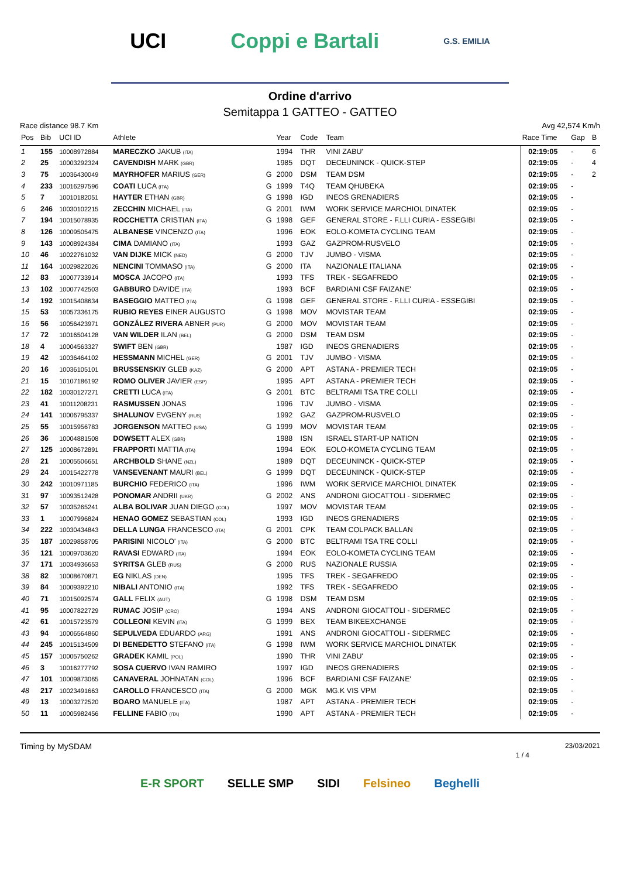UCI Coppi e Bartali G.S. EMILIA
Ordine d'arrivo
Semitappa 1 GATTEO - GATTEO
Race distance 98.7 Km Avg 42,574 Km/h
| Pos | Bib | UCI ID | Athlete | | Year | Code | Team | Race Time | Gap | B |
| --- | --- | --- | --- | --- | --- | --- | --- | --- | --- | --- |
| 1 | 155 | 10008972884 | MARECZKO JAKUB (ITA) | | 1994 | THR | VINI ZABU' | 02:19:05 | - | 6 |
| 2 | 25 | 10003292324 | CAVENDISH MARK (GBR) | | 1985 | DQT | DECEUNINCK - QUICK-STEP | 02:19:05 | - | 4 |
| 3 | 75 | 10036430049 | MAYRHOFER MARIUS (GER) | G | 2000 | DSM | TEAM DSM | 02:19:05 | - | 2 |
| 4 | 233 | 10016297596 | COATI LUCA (ITA) | G | 1999 | T4Q | TEAM QHUBEKA | 02:19:05 | - | |
| 5 | 7 | 10010182051 | HAYTER ETHAN (GBR) | G | 1998 | IGD | INEOS GRENADIERS | 02:19:05 | - | |
| 6 | 246 | 10030102215 | ZECCHIN MICHAEL (ITA) | G | 2001 | IWM | WORK SERVICE MARCHIOL DINATEK | 02:19:05 | - | |
| 7 | 194 | 10015078935 | ROCCHETTA CRISTIAN (ITA) | G | 1998 | GEF | GENERAL STORE - F.LLI CURIA - ESSEGIBI | 02:19:05 | - | |
| 8 | 126 | 10009505475 | ALBANESE VINCENZO (ITA) | | 1996 | EOK | EOLO-KOMETA CYCLING TEAM | 02:19:05 | - | |
| 9 | 143 | 10008924384 | CIMA DAMIANO (ITA) | | 1993 | GAZ | GAZPROM-RUSVELO | 02:19:05 | - | |
| 10 | 46 | 10022761032 | VAN DIJKE MICK (NED) | G | 2000 | TJV | JUMBO - VISMA | 02:19:05 | - | |
| 11 | 164 | 10029822026 | NENCINI TOMMASO (ITA) | G | 2000 | ITA | NAZIONALE ITALIANA | 02:19:05 | - | |
| 12 | 83 | 10007733914 | MOSCA JACOPO (ITA) | | 1993 | TFS | TREK - SEGAFREDO | 02:19:05 | - | |
| 13 | 102 | 10007742503 | GABBURO DAVIDE (ITA) | | 1993 | BCF | BARDIANI CSF FAIZANE' | 02:19:05 | - | |
| 14 | 192 | 10015408634 | BASEGGIO MATTEO (ITA) | G | 1998 | GEF | GENERAL STORE - F.LLI CURIA - ESSEGIBI | 02:19:05 | - | |
| 15 | 53 | 10057336175 | RUBIO REYES EINER AUGUSTO | G | 1998 | MOV | MOVISTAR TEAM | 02:19:05 | - | |
| 16 | 56 | 10056423971 | GONZÁLEZ RIVERA ABNER (PUR) | G | 2000 | MOV | MOVISTAR TEAM | 02:19:05 | - | |
| 17 | 72 | 10016504128 | VAN WILDER ILAN (BEL) | G | 2000 | DSM | TEAM DSM | 02:19:05 | - | |
| 18 | 4 | 10004563327 | SWIFT BEN (GBR) | | 1987 | IGD | INEOS GRENADIERS | 02:19:05 | - | |
| 19 | 42 | 10036464102 | HESSMANN MICHEL (GER) | G | 2001 | TJV | JUMBO - VISMA | 02:19:05 | - | |
| 20 | 16 | 10036105101 | BRUSSENSKIY GLEB (KAZ) | G | 2000 | APT | ASTANA - PREMIER TECH | 02:19:05 | - | |
| 21 | 15 | 10107186192 | ROMO OLIVER JAVIER (ESP) | | 1995 | APT | ASTANA - PREMIER TECH | 02:19:05 | - | |
| 22 | 182 | 10030127271 | CRETTI LUCA (ITA) | G | 2001 | BTC | BELTRAMI TSA TRE COLLI | 02:19:05 | - | |
| 23 | 41 | 10011208231 | RASMUSSEN JONAS | | 1996 | TJV | JUMBO - VISMA | 02:19:05 | - | |
| 24 | 141 | 10006795337 | SHALUNOV EVGENY (RUS) | | 1992 | GAZ | GAZPROM-RUSVELO | 02:19:05 | - | |
| 25 | 55 | 10015956783 | JORGENSON MATTEO (USA) | G | 1999 | MOV | MOVISTAR TEAM | 02:19:05 | - | |
| 26 | 36 | 10004881508 | DOWSETT ALEX (GBR) | | 1988 | ISN | ISRAEL START-UP NATION | 02:19:05 | - | |
| 27 | 125 | 10008672891 | FRAPPORTI MATTIA (ITA) | | 1994 | EOK | EOLO-KOMETA CYCLING TEAM | 02:19:05 | - | |
| 28 | 21 | 10005506651 | ARCHBOLD SHANE (NZL) | | 1989 | DQT | DECEUNINCK - QUICK-STEP | 02:19:05 | - | |
| 29 | 24 | 10015422778 | VANSEVENANT MAURI (BEL) | G | 1999 | DQT | DECEUNINCK - QUICK-STEP | 02:19:05 | - | |
| 30 | 242 | 10010971185 | BURCHIO FEDERICO (ITA) | | 1996 | IWM | WORK SERVICE MARCHIOL DINATEK | 02:19:05 | - | |
| 31 | 97 | 10093512428 | PONOMAR ANDRII (UKR) | G | 2002 | ANS | ANDRONI GIOCATTOLI - SIDERMEC | 02:19:05 | - | |
| 32 | 57 | 10035265241 | ALBA BOLIVAR JUAN DIEGO (COL) | | 1997 | MOV | MOVISTAR TEAM | 02:19:05 | - | |
| 33 | 1 | 10007996824 | HENAO GOMEZ SEBASTIAN (COL) | | 1993 | IGD | INEOS GRENADIERS | 02:19:05 | - | |
| 34 | 222 | 10030434843 | DELLA LUNGA FRANCESCO (ITA) | G | 2001 | CPK | TEAM COLPACK BALLAN | 02:19:05 | - | |
| 35 | 187 | 10029858705 | PARISINI NICOLO' (ITA) | G | 2000 | BTC | BELTRAMI TSA TRE COLLI | 02:19:05 | - | |
| 36 | 121 | 10009703620 | RAVASI EDWARD (ITA) | | 1994 | EOK | EOLO-KOMETA CYCLING TEAM | 02:19:05 | - | |
| 37 | 171 | 10034936653 | SYRITSA GLEB (RUS) | G | 2000 | RUS | NAZIONALE RUSSIA | 02:19:05 | - | |
| 38 | 82 | 10008670871 | EG NIKLAS (DEN) | | 1995 | TFS | TREK - SEGAFREDO | 02:19:05 | - | |
| 39 | 84 | 10009392210 | NIBALI ANTONIO (ITA) | | 1992 | TFS | TREK - SEGAFREDO | 02:19:05 | - | |
| 40 | 71 | 10015092574 | GALL FELIX (AUT) | G | 1998 | DSM | TEAM DSM | 02:19:05 | - | |
| 41 | 95 | 10007822729 | RUMAC JOSIP (CRO) | | 1994 | ANS | ANDRONI GIOCATTOLI - SIDERMEC | 02:19:05 | - | |
| 42 | 61 | 10015723579 | COLLEONI KEVIN (ITA) | G | 1999 | BEX | TEAM BIKEEXCHANGE | 02:19:05 | - | |
| 43 | 94 | 10006564860 | SEPULVEDA EDUARDO (ARG) | | 1991 | ANS | ANDRONI GIOCATTOLI - SIDERMEC | 02:19:05 | - | |
| 44 | 245 | 10015134509 | DI BENEDETTO STEFANO (ITA) | G | 1998 | IWM | WORK SERVICE MARCHIOL DINATEK | 02:19:05 | - | |
| 45 | 157 | 10005750262 | GRADEK KAMIL (POL) | | 1990 | THR | VINI ZABU' | 02:19:05 | - | |
| 46 | 3 | 10016277792 | SOSA CUERVO IVAN RAMIRO | | 1997 | IGD | INEOS GRENADIERS | 02:19:05 | - | |
| 47 | 101 | 10009873065 | CANAVERAL JOHNATAN (COL) | | 1996 | BCF | BARDIANI CSF FAIZANE' | 02:19:05 | - | |
| 48 | 217 | 10023491663 | CAROLLO FRANCESCO (ITA) | G | 2000 | MGK | MG.K VIS VPM | 02:19:05 | - | |
| 49 | 13 | 10003272520 | BOARO MANUELE (ITA) | | 1987 | APT | ASTANA - PREMIER TECH | 02:19:05 | - | |
| 50 | 11 | 10005982456 | FELLINE FABIO (ITA) | | 1990 | APT | ASTANA - PREMIER TECH | 02:19:05 | - | |
Timing by MySDAM 23/03/2021
1 / 4
E-R SPORT SELLE SMP SIDI Felsineo Beghelli